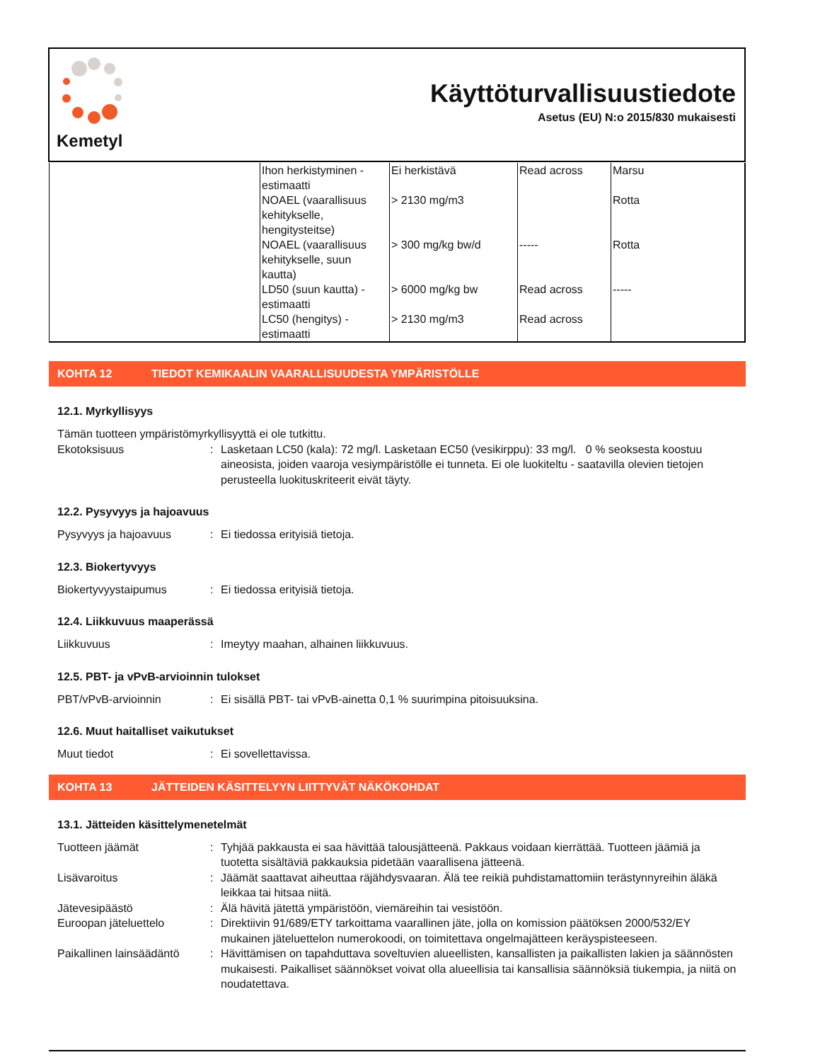Kemetyl
Käyttöturvallisuustiedote
Asetus (EU) N:o 2015/830 mukaisesti
| | Ihon herkistyminen - estimaatti | Ei herkistävä | Read across | Marsu |
| | NOAEL (vaarallisuus kehitykselle, hengitysteitse) | > 2130 mg/m3 | | Rotta |
| | NOAEL (vaarallisuus kehitykselle, suun kautta) | > 300 mg/kg bw/d | ----- | Rotta |
| | LD50 (suun kautta) - estimaatti | > 6000 mg/kg bw | Read across | ----- |
| | LC50 (hengitys) - estimaatti | > 2130 mg/m3 | Read across | |
KOHTA 12 TIEDOT KEMIKAALIN VAARALLISUUDESTA YMPÄRISTÖLLE
12.1. Myrkyllisyys
Tämän tuotteen ympäristömyrkyllisyyttä ei ole tutkittu.
Ekotoksisuus : Lasketaan LC50 (kala): 72 mg/l. Lasketaan EC50 (vesikirppu): 33 mg/l. 0 % seoksesta koostuu aineosista, joiden vaaroja vesiympäristölle ei tunneta. Ei ole luokiteltu - saatavilla olevien tietojen perusteella luokituskriteerit eivät täyty.
12.2. Pysyvyys ja hajoavuus
Pysyvyys ja hajoavuus : Ei tiedossa erityisiä tietoja.
12.3. Biokertyvyys
Biokertyvyystaipumus : Ei tiedossa erityisiä tietoja.
12.4. Liikkuvuus maaperässä
Liikkuvuus : Imeytyy maahan, alhainen liikkuvuus.
12.5. PBT- ja vPvB-arvioinnin tulokset
PBT/vPvB-arvioinnin : Ei sisällä PBT- tai vPvB-ainetta 0,1 % suurimpina pitoisuuksina.
12.6. Muut haitalliset vaikutukset
Muut tiedot : Ei sovellettavissa.
KOHTA 13 JÄTTEIDEN KÄSITTELYYN LIITTYVÄT NÄKÖKOHDAT
13.1. Jätteiden käsittelymenetelmät
Tuotteen jäämät : Tyhjää pakkausta ei saa hävittää talousjätteenä. Pakkaus voidaan kierrättää. Tuotteen jäämiä ja tuotetta sisältäviä pakkauksia pidetään vaarallisena jätteenä.
Lisävaroitus : Jäämät saattavat aiheuttaa räjähdysvaaran. Älä tee reikiä puhdistamattomiin terästynnyreihin äläkä leikkaa tai hitsaa niitä.
Jätevesipäästö : Älä hävitä jätettä ympäristöön, viemäreihin tai vesistöön.
Euroopan jäteluettelo : Direktiivin 91/689/ETY tarkoittama vaarallinen jäte, jolla on komission päätöksen 2000/532/EY mukainen jäteluettelon numerokoodi, on toimitettava ongelmajätteen keräyspisteeseen.
Paikallinen lainsäädäntö
: Hävittämisen on tapahduttava soveltuvien alueellisten, kansallisten ja paikallisten lakien ja säännösten mukaisesti. Paikalliset säännökset voivat olla alueellisia tai kansallisia säännöksiä tiukempia, ja niitä on noudatettava.